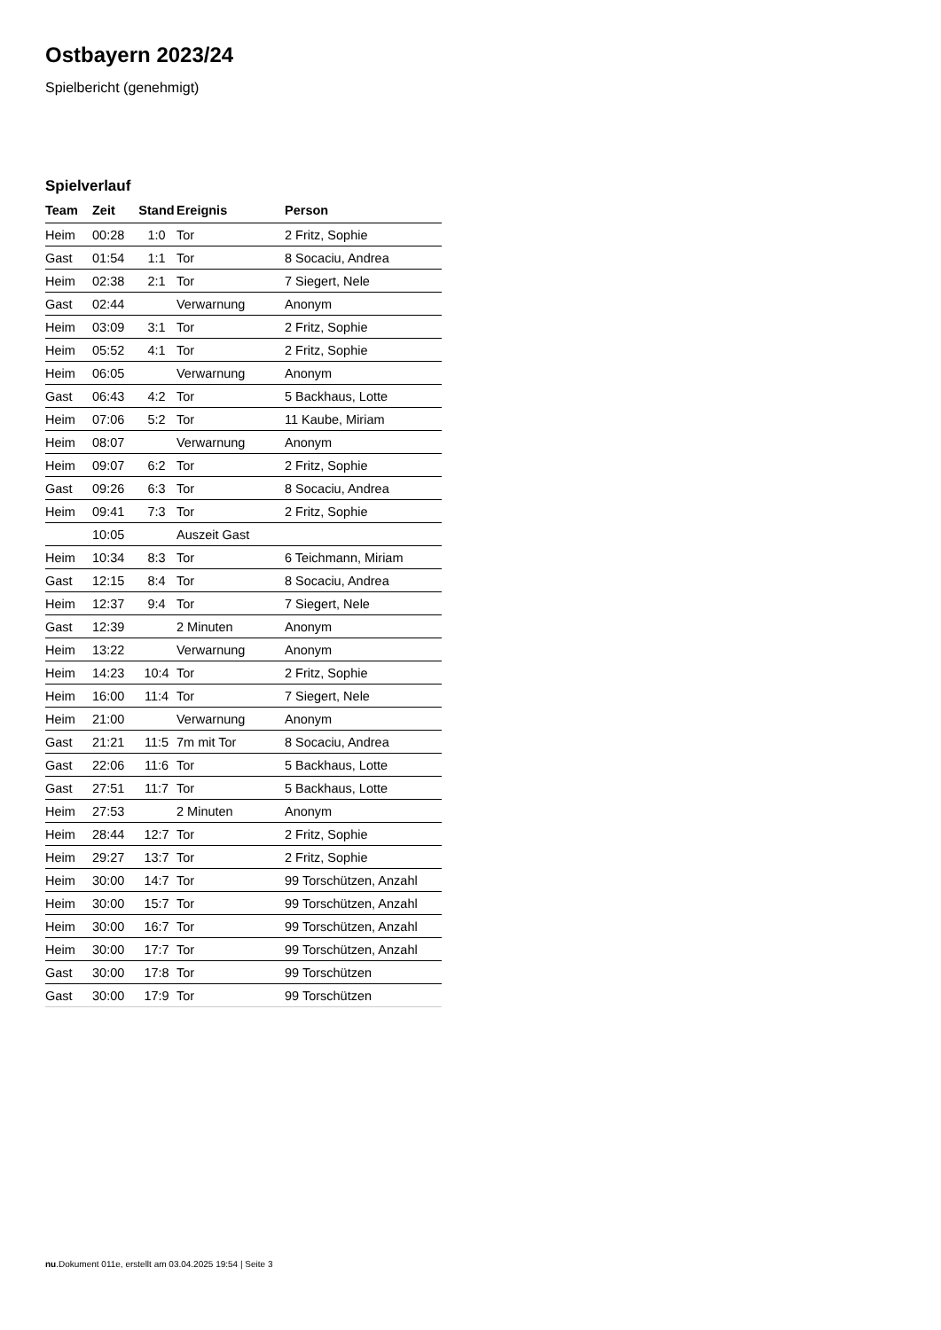Ostbayern 2023/24
Spielbericht (genehmigt)
Spielverlauf
| Team | Zeit | Stand | Ereignis | Person |
| --- | --- | --- | --- | --- |
| Heim | 00:28 | 1:0 | Tor | 2 Fritz, Sophie |
| Gast | 01:54 | 1:1 | Tor | 8 Socaciu, Andrea |
| Heim | 02:38 | 2:1 | Tor | 7 Siegert, Nele |
| Gast | 02:44 | | Verwarnung | Anonym |
| Heim | 03:09 | 3:1 | Tor | 2 Fritz, Sophie |
| Heim | 05:52 | 4:1 | Tor | 2 Fritz, Sophie |
| Heim | 06:05 | | Verwarnung | Anonym |
| Gast | 06:43 | 4:2 | Tor | 5 Backhaus, Lotte |
| Heim | 07:06 | 5:2 | Tor | 11 Kaube, Miriam |
| Heim | 08:07 | | Verwarnung | Anonym |
| Heim | 09:07 | 6:2 | Tor | 2 Fritz, Sophie |
| Gast | 09:26 | 6:3 | Tor | 8 Socaciu, Andrea |
| Heim | 09:41 | 7:3 | Tor | 2 Fritz, Sophie |
| | 10:05 | | Auszeit Gast | |
| Heim | 10:34 | 8:3 | Tor | 6 Teichmann, Miriam |
| Gast | 12:15 | 8:4 | Tor | 8 Socaciu, Andrea |
| Heim | 12:37 | 9:4 | Tor | 7 Siegert, Nele |
| Gast | 12:39 | | 2 Minuten | Anonym |
| Heim | 13:22 | | Verwarnung | Anonym |
| Heim | 14:23 | 10:4 | Tor | 2 Fritz, Sophie |
| Heim | 16:00 | 11:4 | Tor | 7 Siegert, Nele |
| Heim | 21:00 | | Verwarnung | Anonym |
| Gast | 21:21 | 11:5 | 7m mit Tor | 8 Socaciu, Andrea |
| Gast | 22:06 | 11:6 | Tor | 5 Backhaus, Lotte |
| Gast | 27:51 | 11:7 | Tor | 5 Backhaus, Lotte |
| Heim | 27:53 | | 2 Minuten | Anonym |
| Heim | 28:44 | 12:7 | Tor | 2 Fritz, Sophie |
| Heim | 29:27 | 13:7 | Tor | 2 Fritz, Sophie |
| Heim | 30:00 | 14:7 | Tor | 99 Torschützen, Anzahl |
| Heim | 30:00 | 15:7 | Tor | 99 Torschützen, Anzahl |
| Heim | 30:00 | 16:7 | Tor | 99 Torschützen, Anzahl |
| Heim | 30:00 | 17:7 | Tor | 99 Torschützen, Anzahl |
| Gast | 30:00 | 17:8 | Tor | 99 Torschützen |
| Gast | 30:00 | 17:9 | Tor | 99 Torschützen |
nu.Dokument 011e, erstellt am 03.04.2025 19:54 | Seite 3